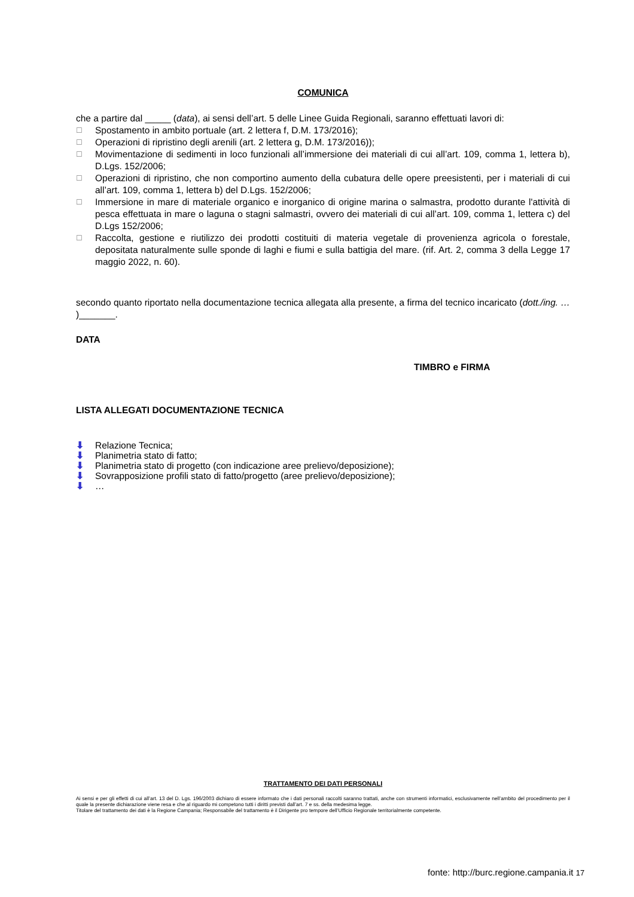COMUNICA
che a partire dal _____ (data), ai sensi dell’art. 5 delle Linee Guida Regionali, saranno effettuati lavori di:
☐ Spostamento in ambito portuale (art. 2 lettera f, D.M. 173/2016);
☐ Operazioni di ripristino degli arenili (art. 2 lettera g, D.M. 173/2016));
☐ Movimentazione di sedimenti in loco funzionali all’immersione dei materiali di cui all’art. 109, comma 1, lettera b), D.Lgs. 152/2006;
☐ Operazioni di ripristino, che non comportino aumento della cubatura delle opere preesistenti, per i materiali di cui all’art. 109, comma 1, lettera b) del D.Lgs. 152/2006;
☐ Immersione in mare di materiale organico e inorganico di origine marina o salmastra, prodotto durante l'attività di pesca effettuata in mare o laguna o stagni salmastri, ovvero dei materiali di cui all’art. 109, comma 1, lettera c) del D.Lgs 152/2006;
☐ Raccolta, gestione e riutilizzo dei prodotti costituiti di materia vegetale di provenienza agricola o forestale, depositata naturalmente sulle sponde di laghi e fiumi e sulla battigia del mare. (rif. Art. 2, comma 3 della Legge 17 maggio 2022, n. 60).
secondo quanto riportato nella documentazione tecnica allegata alla presente, a firma del tecnico incaricato (dott./ing. … )_______.
DATA
TIMBRO e FIRMA
LISTA ALLEGATI DOCUMENTAZIONE TECNICA
⬇ Relazione Tecnica;
⬇ Planimetria stato di fatto;
⬇ Planimetria stato di progetto (con indicazione aree prelievo/deposizione);
⬇ Sovrapposizione profili stato di fatto/progetto (aree prelievo/deposizione);
⬇ …
TRATTAMENTO DEI DATI PERSONALI
Ai sensi e per gli effetti di cui all’art. 13 del D. Lgs. 196/2003 dichiaro di essere informato che i dati personali raccolti saranno trattati, anche con strumenti informatici, esclusivamente nell’ambito del procedimento per il quale la presente dichiarazione viene resa e che al riguardo mi competono tutti i diritti previsti dall’art. 7 e ss. della medesima legge.
Titolare del trattamento dei dati è la Regione Campania; Responsabile del trattamento è il Dirigente pro tempore dell’Ufficio Regionale territorialmente competente.
fonte: http://burc.regione.campania.it 17